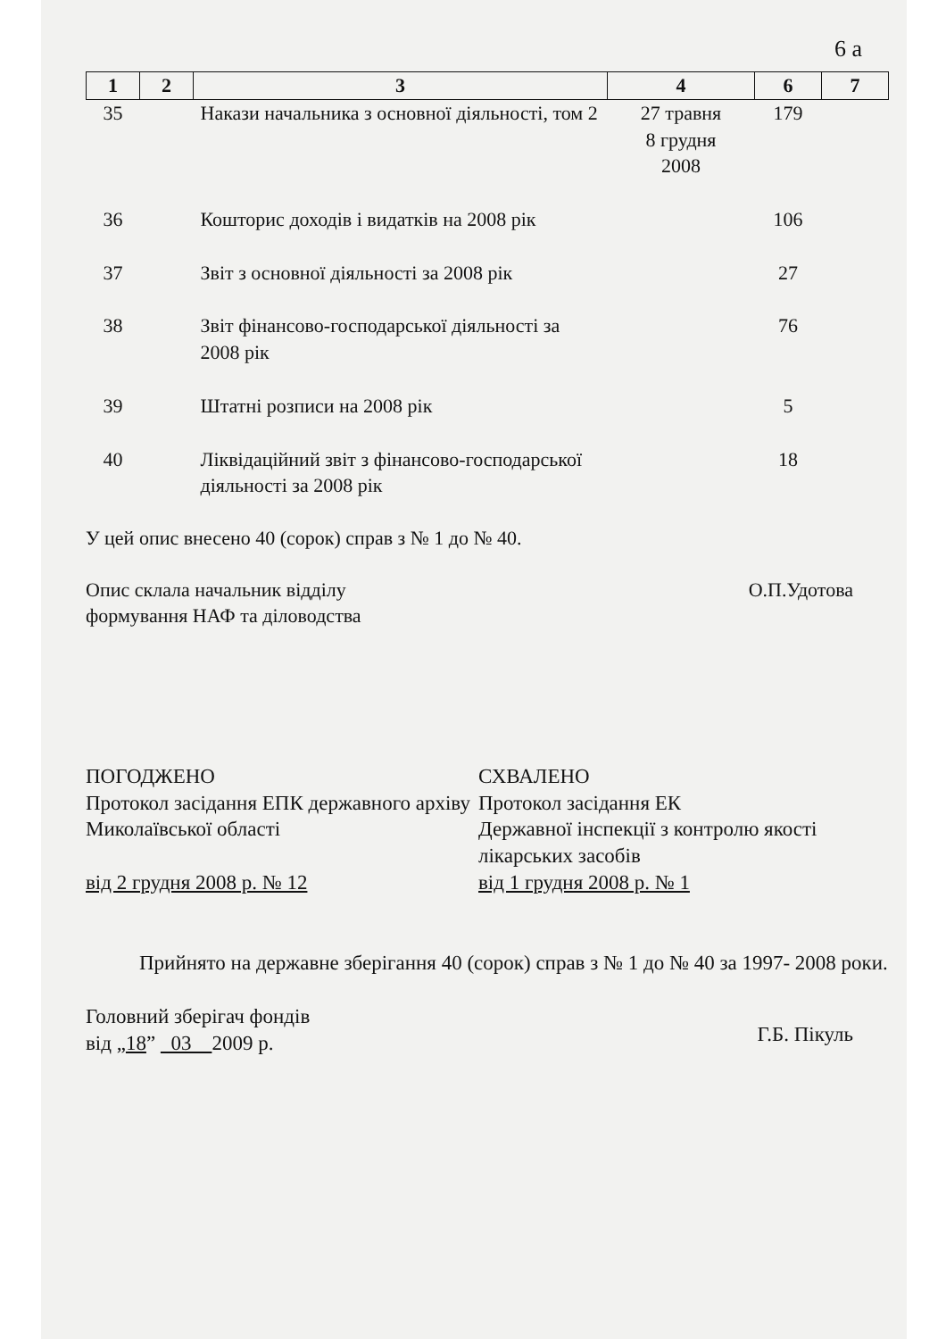6 а
| 1 | 2 | 3 | 4 | 6 | 7 |
| --- | --- | --- | --- | --- | --- |
| 35 | | Накази начальника з основної діяльності, том 2 | 27 травня 8 грудня 2008 | 179 | |
| 36 | | Кошторис доходів і видатків на 2008 рік | | 106 | |
| 37 | | Звіт з основної діяльності за 2008 рік | | 27 | |
| 38 | | Звіт фінансово-господарської діяльності за 2008 рік | | 76 | |
| 39 | | Штатні розписи на 2008 рік | | 5 | |
| 40 | | Ліквідаційний звіт з фінансово-господарської діяльності за 2008 рік | | 18 | |
У цей опис внесено 40 (сорок) справ з № 1 до № 40.
Опис склала начальник відділу
формування НАФ та діловодства
О.П.Удотова
ПОГОДЖЕНО
Протокол засідання ЕПК державного архіву Миколаївської області
від 2 грудня 2008 р. № 12
СХВАЛЕНО
Протокол засідання ЕК
Державної інспекції з контролю якості лікарських засобів
від 1 грудня 2008 р. № 1
Прийнято на державне зберігання 40 (сорок) справ з № 1 до № 40 за 1997- 2008 роки.
Головний зберігач фондів
від „18” 03 2009 р.
Г.Б. Пікуль